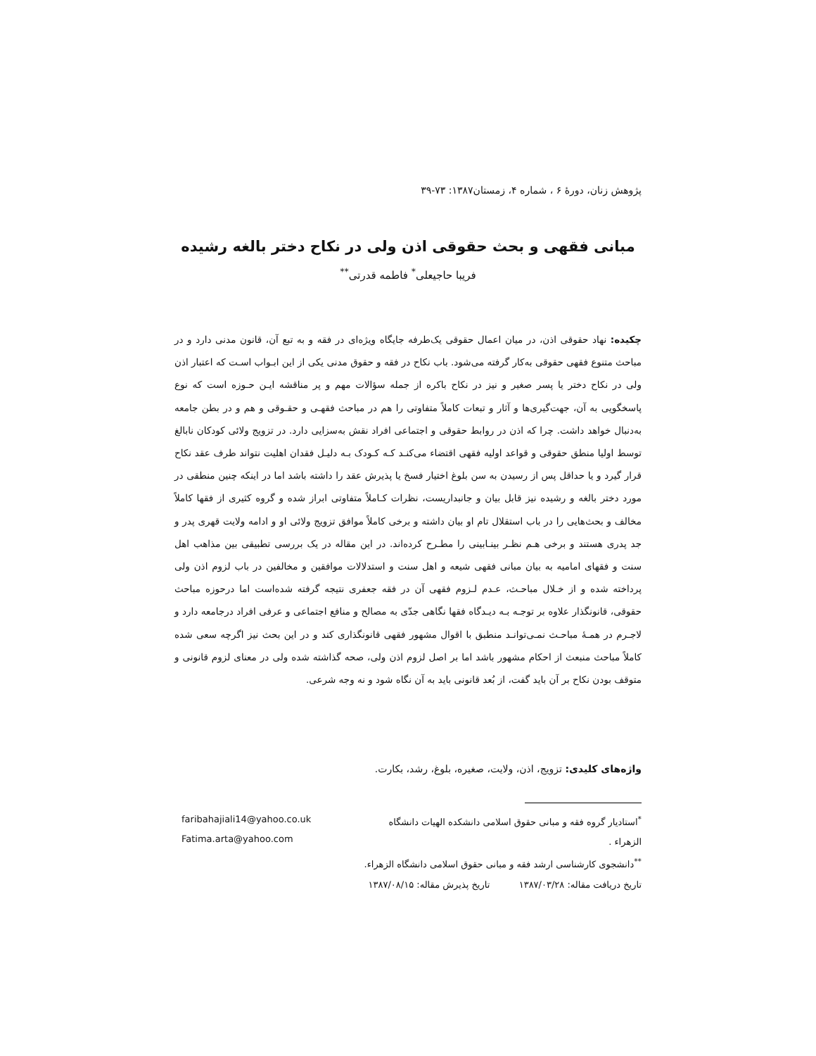پژوهش زنان، دورهٔ ۶ ، شماره ۴، زمستان۱۳۸۷: ۷۳-۳۹
مبانی فقهی و بحث حقوقی اذن ولی در نکاح دختر بالغه رشیده
فریبا حاجیعلی<sup>*</sup> فاطمه قدرتی<sup>**</sup>
چکیده: نهاد حقوقی اذن، در میان اعمال حقوقی یک‌طرفه جایگاه ویژه‌ای در فقه و به تبع آن، قانون مدنی دارد و در مباحث متنوع فقهی حقوقی به‌کار گرفته می‌شود. باب نکاح در فقه و حقوق مدنی یکی از این ابـواب اسـت که اعتبار اذن ولی در نکاح دختر یا پسر صغیر و نیز در نکاح باکره از جمله سؤالات مهم و پر مناقشه ایـن حـوزه است که نوع پاسخگویی به آن، جهت‌گیری‌ها و آثار و تبعات کاملاً متفاوتی را هم در مباحث فقهـی و حقـوقی و هم و در بطن جامعه به‌دنبال خواهد داشت. چرا که اذن در روابط حقوقی و اجتماعی افراد نقش به‌سزایی دارد. در تزویج ولائی کودکان نابالغ توسط اولیا منطق حقوقی و قواعد اولیه فقهی اقتضاء می‌کنـد کـه کـودک بـه دلیـل فقدان اهلیت نتواند طرف عقد نکاح قرار گیرد و یا حداقل پس از رسیدن به سن بلوغ اختیار فسخ یا پذیرش عقد را داشته باشد اما در اینکه چنین منطقی در مورد دختر بالغه و رشیده نیز قابل بیان و جانبداریست، نظرات کـاملاً متفاوتی ابراز شده و گروه کثیری از فقها کاملاً مخالف و بحث‌هایی را در باب استقلال تام او بیان داشته و برخی کاملاً موافق تزویج ولائی او و ادامه ولایت قهری پدر و جد پدری هستند و برخی هـم نظـر بینـابینی را مطـرح کرده‌اند. در این مقاله در یک بررسی تطبیقی بین مذاهب اهل سنت و فقهای امامیه به بیان مبانی فقهی شیعه و اهل سنت و استدلالات موافقین و مخالفین در باب لزوم اذن ولی پرداخته شده و از خـلال مباحـث، عـدم لـزوم فقهی آن در فقه جعفری نتیجه گرفته شده‌است اما درحوزه مباحث حقوقی، قانونگذار علاوه بر توجـه بـه دیـدگاه فقها نگاهی جدّی به مصالح و منافع اجتماعی و عرفی افراد درجامعه دارد و لاجـرم در همـهٔ مباحـث نمـی‌توانـد منطبق با اقوال مشهور فقهی قانونگذاری کند و در این بحث نیز اگرچه سعی شده کاملاً مباحث منبعث از احکام مشهور باشد اما بر اصل لزوم اذن ولی، صحه گذاشته شده ولی در معنای لزوم قانونی و متوقف بودن نکاح بر آن باید گفت، از بُعد قانونی باید به آن نگاه شود و نه وجه شرعی.
واژه‌های کلیدی: تزویج، اذن، ولایت، صغیره، بلوغ، رشد، بکارت.
<sup>*</sup> استادیار گروه فقه و مبانی حقوق اسلامی دانشکده الهیات دانشگاه الزهراء .
<sup>**</sup> دانشجوی کارشناسی ارشد فقه و مبانی حقوق اسلامی دانشگاه الزهراء.
تاریخ دریافت مقاله: ۱۳۸۷/۰۳/۲۸ تاریخ پذیرش مقاله: ۱۳۸۷/۰۸/۱۵
faribahajiali14@yahoo.co.uk
Fatima.arta@yahoo.com